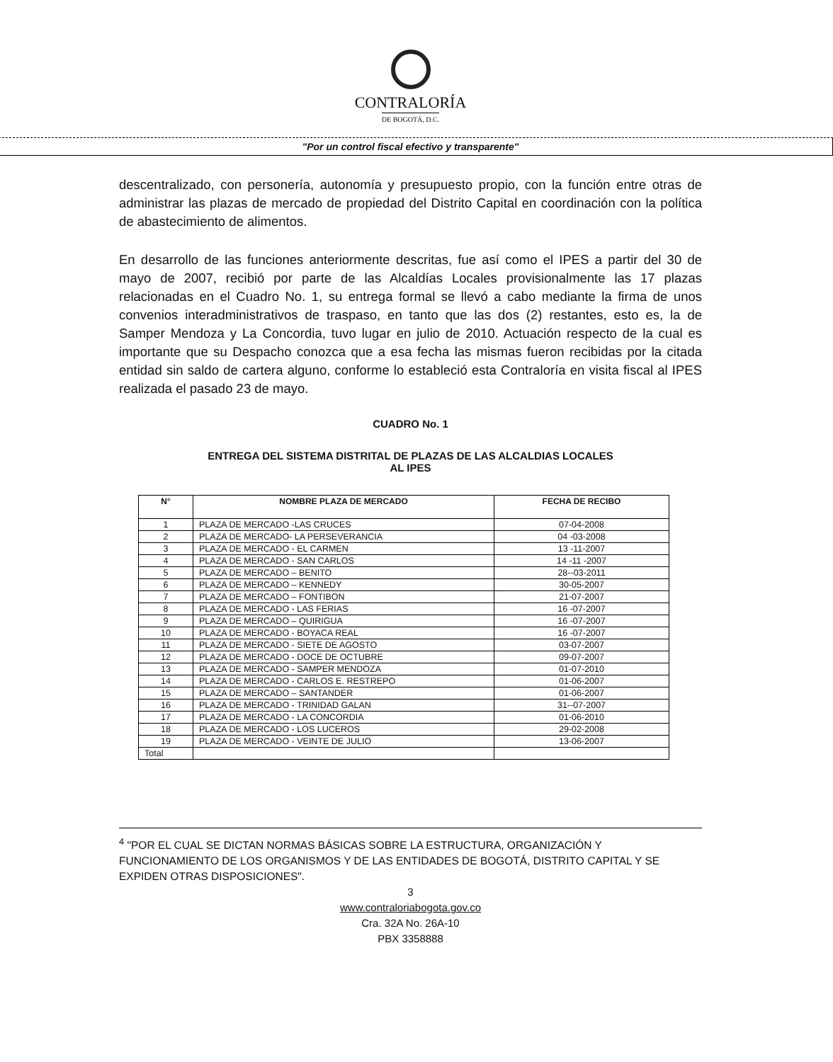CONTRALORÍA
DE BOGOTÁ, D.C.
"Por un control fiscal efectivo y transparente"
descentralizado, con personería, autonomía y presupuesto propio, con la función entre otras de administrar las plazas de mercado de propiedad del Distrito Capital en coordinación con la política de abastecimiento de alimentos.
En desarrollo de las funciones anteriormente descritas, fue así como el IPES a partir del 30 de mayo de 2007, recibió por parte de las Alcaldías Locales provisionalmente las 17 plazas relacionadas en el Cuadro No. 1, su entrega formal se llevó a cabo mediante la firma de unos convenios interadministrativos de traspaso, en tanto que las dos (2) restantes, esto es, la de Samper Mendoza y La Concordia, tuvo lugar en julio de 2010. Actuación respecto de la cual es importante que su Despacho conozca que a esa fecha las mismas fueron recibidas por la citada entidad sin saldo de cartera alguno, conforme lo estableció esta Contraloría en visita fiscal al IPES realizada el pasado 23 de mayo.
CUADRO No. 1
ENTREGA DEL SISTEMA DISTRITAL DE PLAZAS DE LAS ALCALDIAS LOCALES
AL IPES
| N° | NOMBRE PLAZA DE MERCADO | FECHA DE RECIBO |
| --- | --- | --- |
| 1 | PLAZA DE MERCADO -LAS CRUCES | 07-04-2008 |
| 2 | PLAZA DE MERCADO- LA PERSEVERANCIA | 04 -03-2008 |
| 3 | PLAZA DE MERCADO - EL CARMEN | 13 -11-2007 |
| 4 | PLAZA DE MERCADO - SAN CARLOS | 14 -11 -2007 |
| 5 | PLAZA DE MERCADO – BENITO | 28--03-2011 |
| 6 | PLAZA DE MERCADO – KENNEDY | 30-05-2007 |
| 7 | PLAZA DE MERCADO – FONTIBON | 21-07-2007 |
| 8 | PLAZA DE MERCADO - LAS FERIAS | 16 -07-2007 |
| 9 | PLAZA DE MERCADO – QUIRIGUA | 16 -07-2007 |
| 10 | PLAZA DE MERCADO - BOYACA REAL | 16 -07-2007 |
| 11 | PLAZA DE MERCADO - SIETE DE AGOSTO | 03-07-2007 |
| 12 | PLAZA DE MERCADO - DOCE DE OCTUBRE | 09-07-2007 |
| 13 | PLAZA DE MERCADO - SAMPER MENDOZA | 01-07-2010 |
| 14 | PLAZA DE MERCADO - CARLOS E. RESTREPO | 01-06-2007 |
| 15 | PLAZA DE MERCADO – SANTANDER | 01-06-2007 |
| 16 | PLAZA DE MERCADO - TRINIDAD GALAN | 31--07-2007 |
| 17 | PLAZA DE MERCADO - LA CONCORDIA | 01-06-2010 |
| 18 | PLAZA DE MERCADO - LOS LUCEROS | 29-02-2008 |
| 19 | PLAZA DE MERCADO - VEINTE DE JULIO | 13-06-2007 |
| Total | | |
<sup>4</sup> "POR EL CUAL SE DICTAN NORMAS BÁSICAS SOBRE LA ESTRUCTURA, ORGANIZACIÓN Y FUNCIONAMIENTO DE LOS ORGANISMOS Y DE LAS ENTIDADES DE BOGOTÁ, DISTRITO CAPITAL Y SE EXPIDEN OTRAS DISPOSICIONES".
3
www.contraloriabogota.gov.co
Cra. 32A No. 26A-10
PBX 3358888